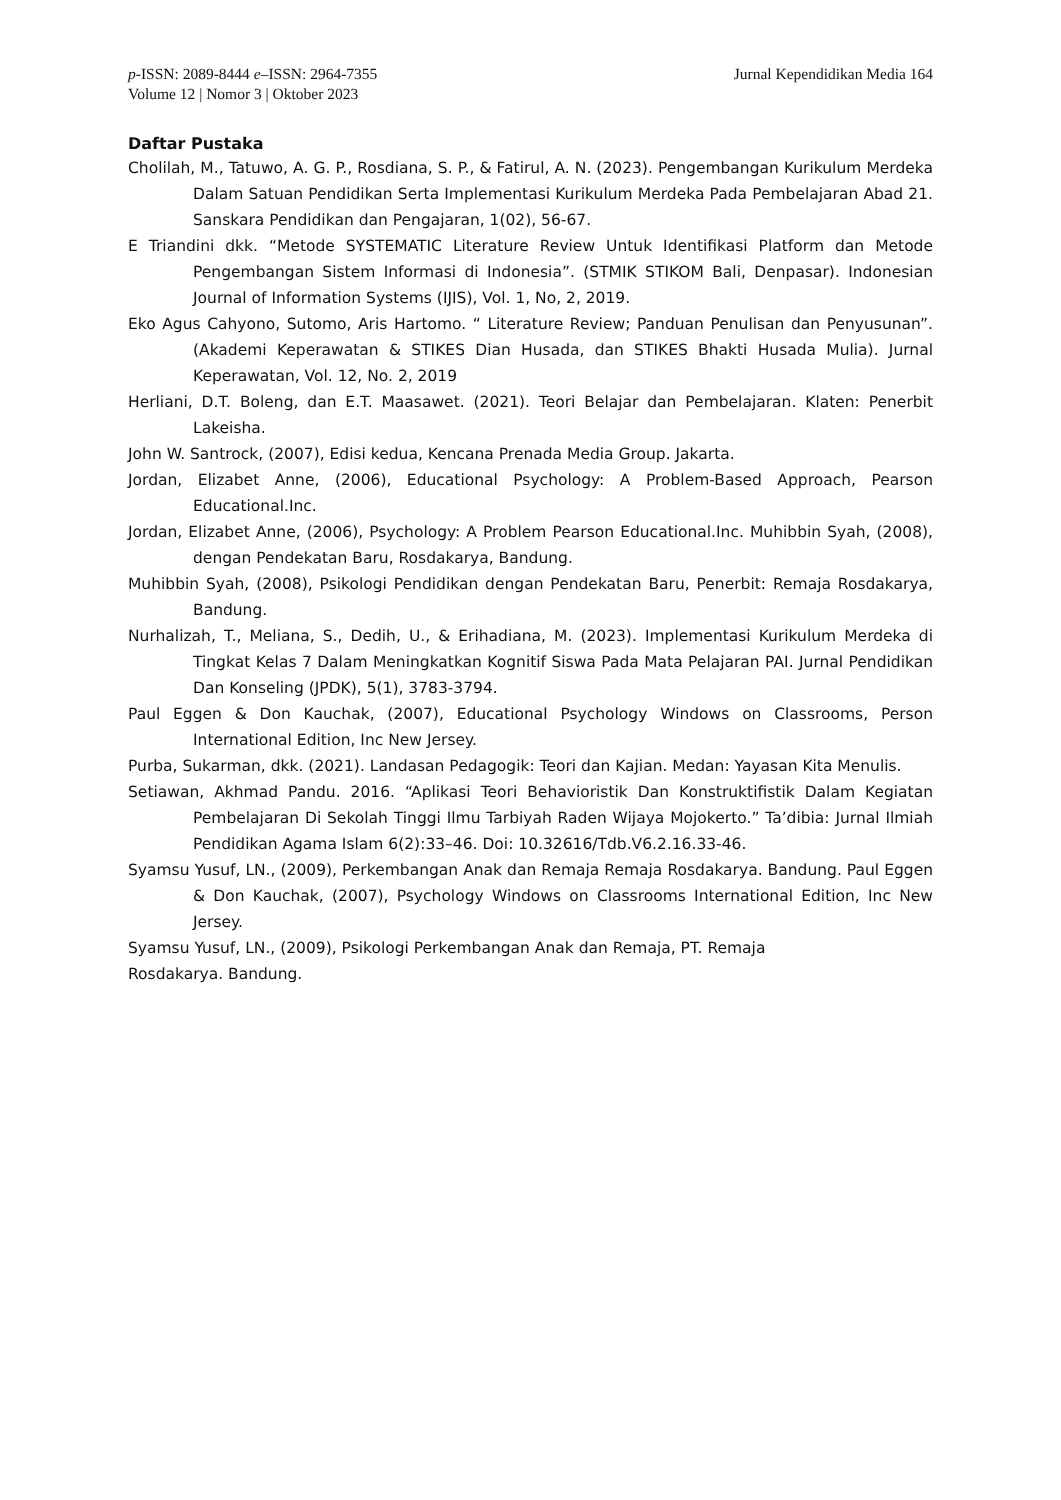p-ISSN: 2089-8444 e–ISSN: 2964-7355
Volume 12 | Nomor 3 | Oktober 2023
Jurnal Kependidikan Media 164
Daftar Pustaka
Cholilah, M., Tatuwo, A. G. P., Rosdiana, S. P., & Fatirul, A. N. (2023). Pengembangan Kurikulum Merdeka Dalam Satuan Pendidikan Serta Implementasi Kurikulum Merdeka Pada Pembelajaran Abad 21. Sanskara Pendidikan dan Pengajaran, 1(02), 56-67.
E Triandini dkk. “Metode SYSTEMATIC Literature Review Untuk Identifikasi Platform dan Metode Pengembangan Sistem Informasi di Indonesia”. (STMIK STIKOM Bali, Denpasar). Indonesian Journal of Information Systems (IJIS), Vol. 1, No, 2, 2019.
Eko Agus Cahyono, Sutomo, Aris Hartomo. “ Literature Review; Panduan Penulisan dan Penyusunan”. (Akademi Keperawatan & STIKES Dian Husada, dan STIKES Bhakti Husada Mulia). Jurnal Keperawatan, Vol. 12, No. 2, 2019
Herliani, D.T. Boleng, dan E.T. Maasawet. (2021). Teori Belajar dan Pembelajaran. Klaten: Penerbit Lakeisha.
John W. Santrock, (2007), Edisi kedua, Kencana Prenada Media Group. Jakarta.
Jordan, Elizabet Anne, (2006), Educational Psychology: A Problem-Based Approach, Pearson Educational.Inc.
Jordan, Elizabet Anne, (2006), Psychology: A Problem Pearson Educational.Inc. Muhibbin Syah, (2008), dengan Pendekatan Baru, Rosdakarya, Bandung.
Muhibbin Syah, (2008), Psikologi Pendidikan dengan Pendekatan Baru, Penerbit: Remaja Rosdakarya, Bandung.
Nurhalizah, T., Meliana, S., Dedih, U., & Erihadiana, M. (2023). Implementasi Kurikulum Merdeka di Tingkat Kelas 7 Dalam Meningkatkan Kognitif Siswa Pada Mata Pelajaran PAI. Jurnal Pendidikan Dan Konseling (JPDK), 5(1), 3783-3794.
Paul Eggen & Don Kauchak, (2007), Educational Psychology Windows on Classrooms, Person International Edition, Inc New Jersey.
Purba, Sukarman, dkk. (2021). Landasan Pedagogik: Teori dan Kajian. Medan: Yayasan Kita Menulis.
Setiawan, Akhmad Pandu. 2016. “Aplikasi Teori Behavioristik Dan Konstruktifistik Dalam Kegiatan Pembelajaran Di Sekolah Tinggi Ilmu Tarbiyah Raden Wijaya Mojokerto.” Ta’dibia: Jurnal Ilmiah Pendidikan Agama Islam 6(2):33–46. Doi: 10.32616/Tdb.V6.2.16.33-46.
Syamsu Yusuf, LN., (2009), Perkembangan Anak dan Remaja Remaja Rosdakarya. Bandung. Paul Eggen & Don Kauchak, (2007), Psychology Windows on Classrooms International Edition, Inc New Jersey.
Syamsu Yusuf, LN., (2009), Psikologi Perkembangan Anak dan Remaja, PT. Remaja
Rosdakarya. Bandung.